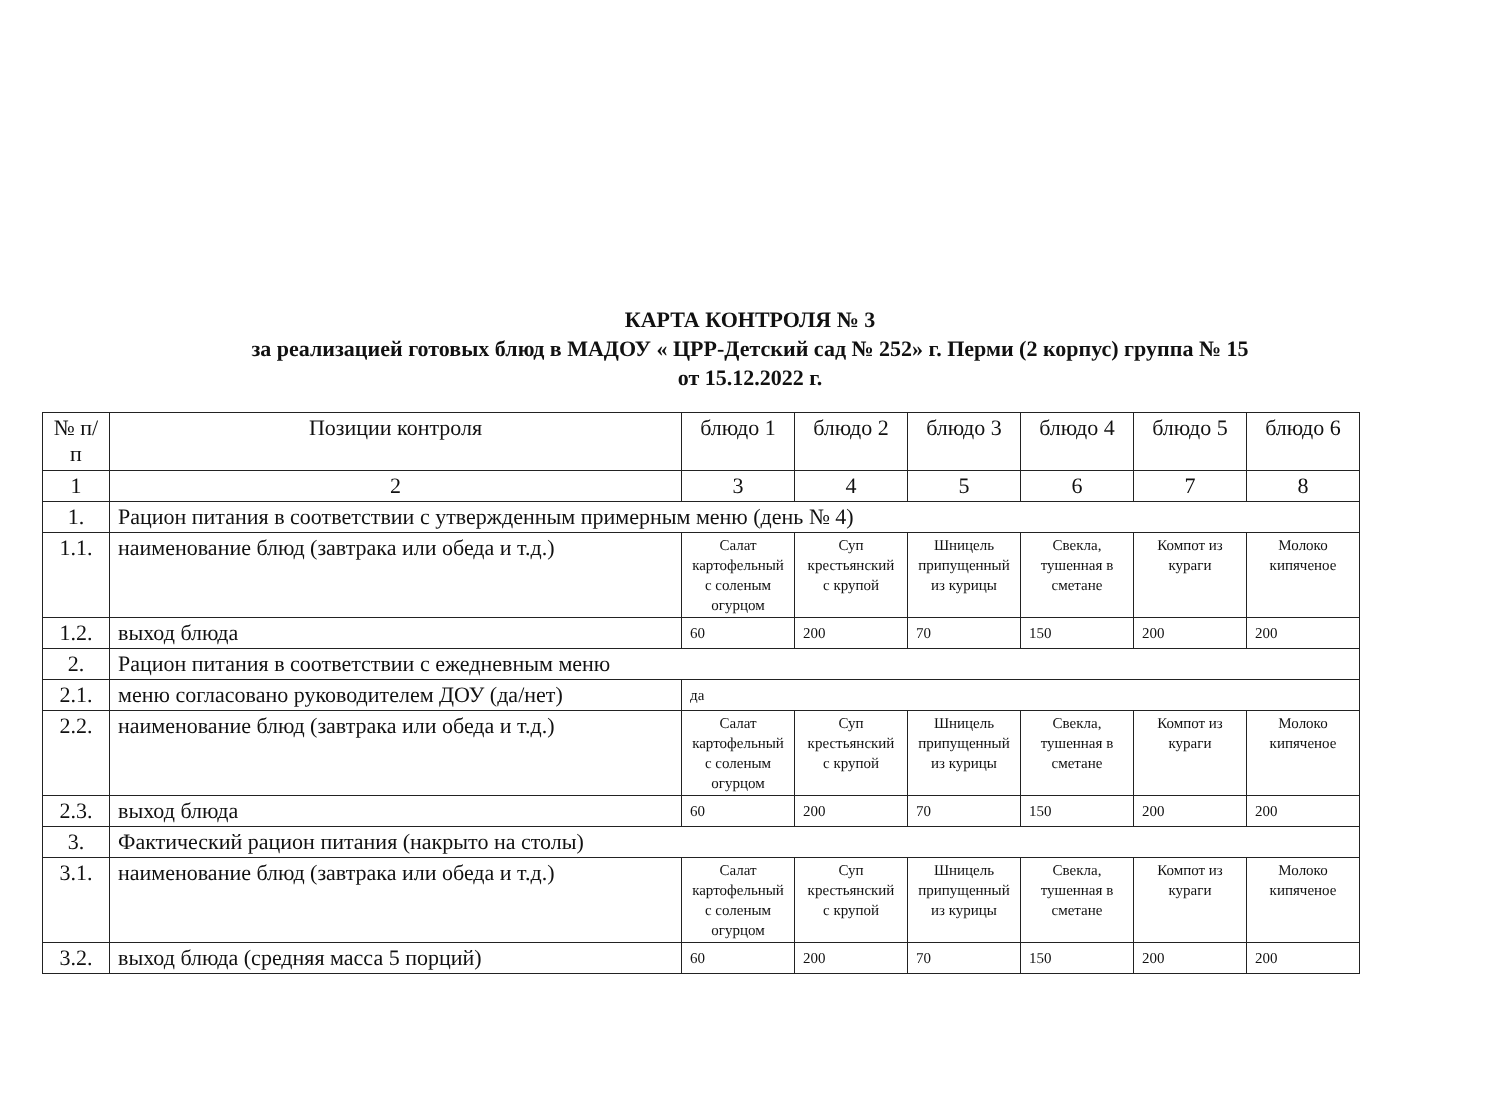КАРТА КОНТРОЛЯ № 3
за реализацией готовых блюд в МАДОУ « ЦРР-Детский сад № 252» г. Перми (2 корпус) группа № 15
от 15.12.2022 г.
| № п/п | Позиции контроля | блюдо 1 | блюдо 2 | блюдо 3 | блюдо 4 | блюдо 5 | блюдо 6 |
| 1 | 2 | 3 | 4 | 5 | 6 | 7 | 8 |
| 1. | Рацион питания в соответствии с утвержденным примерным меню (день № 4) | | | | | | |
| 1.1. | наименование блюд (завтрака или обеда и т.д.) | Салат картофельный с соленым огурцом | Суп крестьянский с крупой | Шницель припущенный из курицы | Свекла, тушенная в сметане | Компот из кураги | Молоко кипяченое |
| 1.2. | выход блюда | 60 | 200 | 70 | 150 | 200 | 200 |
| 2. | Рацион питания в соответствии с ежедневным меню | | | | | | |
| 2.1. | меню согласовано руководителем ДОУ (да/нет) | да | | | | | |
| 2.2. | наименование блюд (завтрака или обеда и т.д.) | Салат картофельный с соленым огурцом | Суп крестьянский с крупой | Шницель припущенный из курицы | Свекла, тушенная в сметане | Компот из кураги | Молоко кипяченое |
| 2.3. | выход блюда | 60 | 200 | 70 | 150 | 200 | 200 |
| 3. | Фактический рацион питания (накрыто на столы) | | | | | | |
| 3.1. | наименование блюд (завтрака или обеда и т.д.) | Салат картофельный с соленым огурцом | Суп крестьянский с крупой | Шницель припущенный из курицы | Свекла, тушенная в сметане | Компот из кураги | Молоко кипяченое |
| 3.2. | выход блюда (средняя масса 5 порций) | 60 | 200 | 70 | 150 | 200 | 200 |